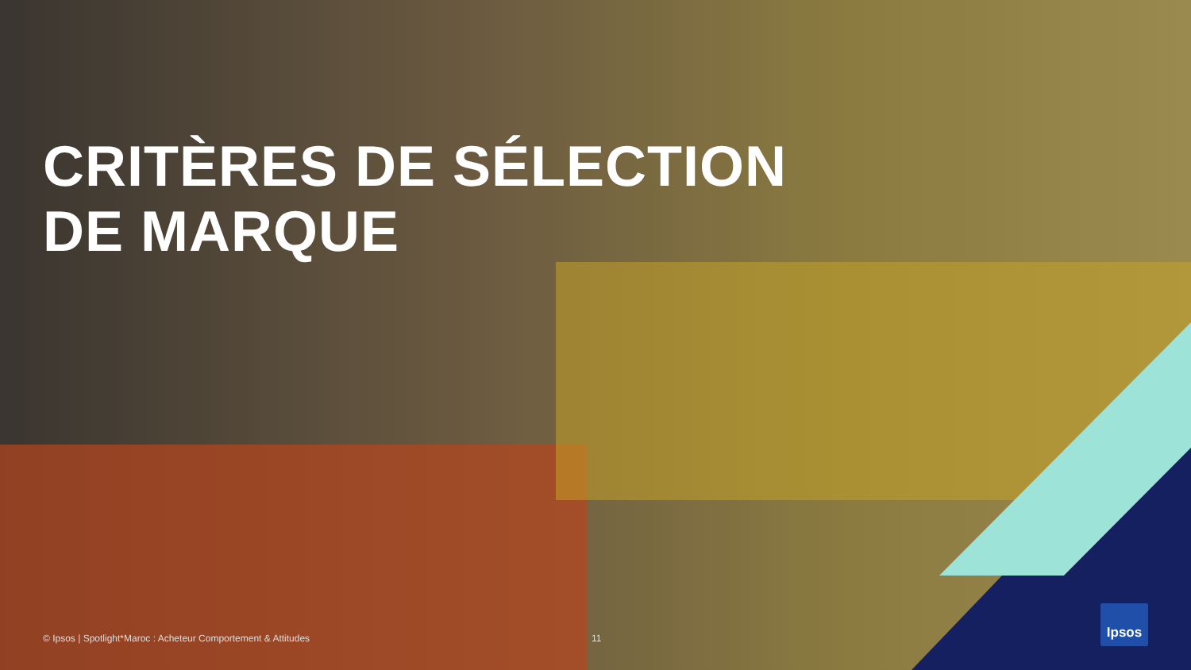CRITÈRES DE SÉLECTION
DE MARQUE
© Ipsos | Spotlight*Maroc : Acheteur Comportement & Attitudes 11
Ipsos